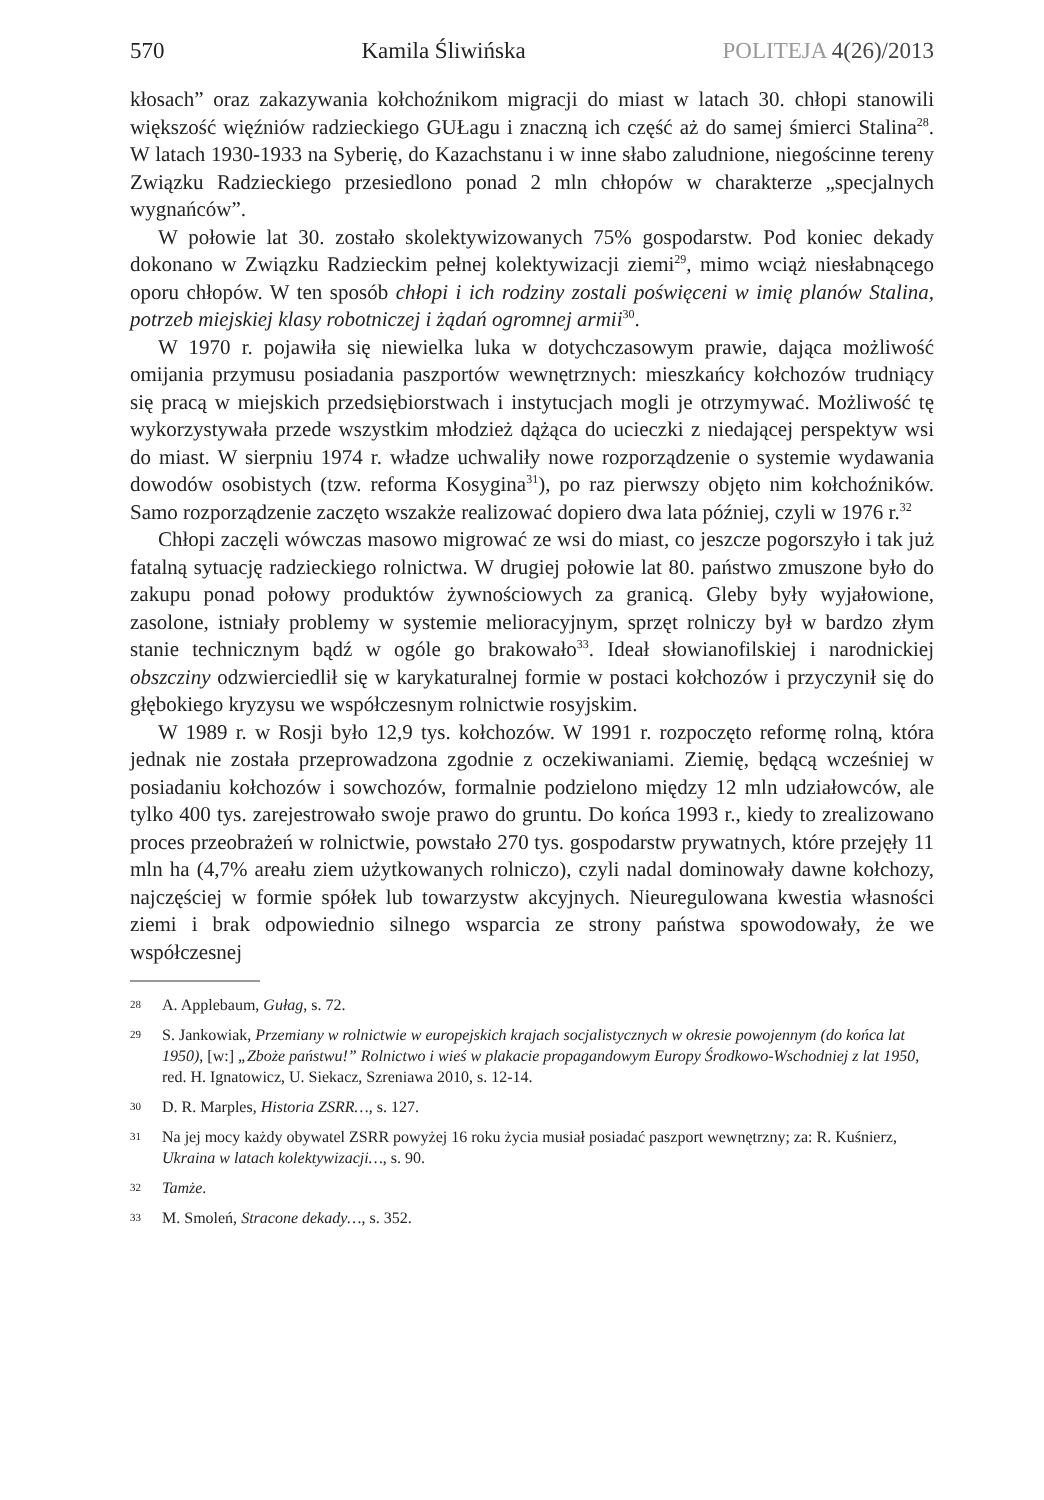570 Kamila Śliwińska POLITEJA 4(26)/2013
kłosach” oraz zakazywania kołchoźnikom migracji do miast w latach 30. chłopi stanowili większość więźniów radzieckiego GUŁagu i znaczną ich część aż do samej śmierci Stalina<sup>28</sup>. W latach 1930-1933 na Syberię, do Kazachstanu i w inne słabo zaludnione, niegościnne tereny Związku Radzieckiego przesiedlono ponad 2 mln chłopów w charakterze „specjalnych wygnańców”.
W połowie lat 30. zostało skolektywizowanych 75% gospodarstw. Pod koniec dekady dokonano w Związku Radzieckim pełnej kolektywizacji ziemi<sup>29</sup>, mimo wciąż niesłabnącego oporu chłopów. W ten sposób chłopi i ich rodziny zostali poświęceni w imię planów Stalina, potrzeb miejskiej klasy robotniczej i żądań ogromnej armii<sup>30</sup>.
W 1970 r. pojawiła się niewielka luka w dotychczasowym prawie, dająca możliwość omijania przymusu posiadania paszportów wewnętrznych: mieszkańcy kołchozów trudniący się pracą w miejskich przedsiębiorstwach i instytucjach mogli je otrzymywać. Możliwość tę wykorzystywała przede wszystkim młodzież dążąca do ucieczki z niedającej perspektyw wsi do miast. W sierpniu 1974 r. władze uchwaliły nowe rozporządzenie o systemie wydawania dowodów osobistych (tzw. reforma Kosygina<sup>31</sup>), po raz pierwszy objęto nim kołchoźników. Samo rozporządzenie zaczęto wszakże realizować dopiero dwa lata później, czyli w 1976 r.<sup>32</sup>
Chłopi zaczęli wówczas masowo migrować ze wsi do miast, co jeszcze pogorszyło i tak już fatalną sytuację radzieckiego rolnictwa. W drugiej połowie lat 80. państwo zmuszone było do zakupu ponad połowy produktów żywnościowych za granicą. Gleby były wyjałowione, zasolone, istniały problemy w systemie melioracyjnym, sprzęt rolniczy był w bardzo złym stanie technicznym bądź w ogóle go brakowało<sup>33</sup>. Ideał słowianofilskiej i narodnickiej obszcziny odzwierciedlił się w karykaturalnej formie w postaci kołchozów i przyczynił się do głębokiego kryzysu we współczesnym rolnictwie rosyjskim.
W 1989 r. w Rosji było 12,9 tys. kołchozów. W 1991 r. rozpoczęto reformę rolną, która jednak nie została przeprowadzona zgodnie z oczekiwaniami. Ziemię, będącą wcześniej w posiadaniu kołchozów i sowchozów, formalnie podzielono między 12 mln udziałowców, ale tylko 400 tys. zarejestrowało swoje prawo do gruntu. Do końca 1993 r., kiedy to zrealizowano proces przeobrażeń w rolnictwie, powstało 270 tys. gospodarstw prywatnych, które przejęły 11 mln ha (4,7% areału ziem użytkowanych rolniczo), czyli nadal dominowały dawne kołchozy, najczęściej w formie spółek lub towarzystw akcyjnych. Nieuregulowana kwestia własności ziemi i brak odpowiednio silnego wsparcia ze strony państwa spowodowały, że we współczesnej
28 A. Applebaum, Gułag, s. 72.
29 S. Jankowiak, Przemiany w rolnictwie w europejskich krajach socjalistycznych w okresie powojennym (do końca lat 1950), [w:] „Zboże państwu!” Rolnictwo i wieś w plakacie propagandowym Europy Środkowo-Wschodniej z lat 1950, red. H. Ignatowicz, U. Siekacz, Szreniawa 2010, s. 12-14.
30 D. R. Marples, Historia ZSRR…, s. 127.
31 Na jej mocy każdy obywatel ZSRR powyżej 16 roku życia musiał posiadać paszport wewnętrzny; za: R. Kuśnierz, Ukraina w latach kolektywizacji…, s. 90.
32 Tamże.
33 M. Smoleń, Stracone dekady…, s. 352.